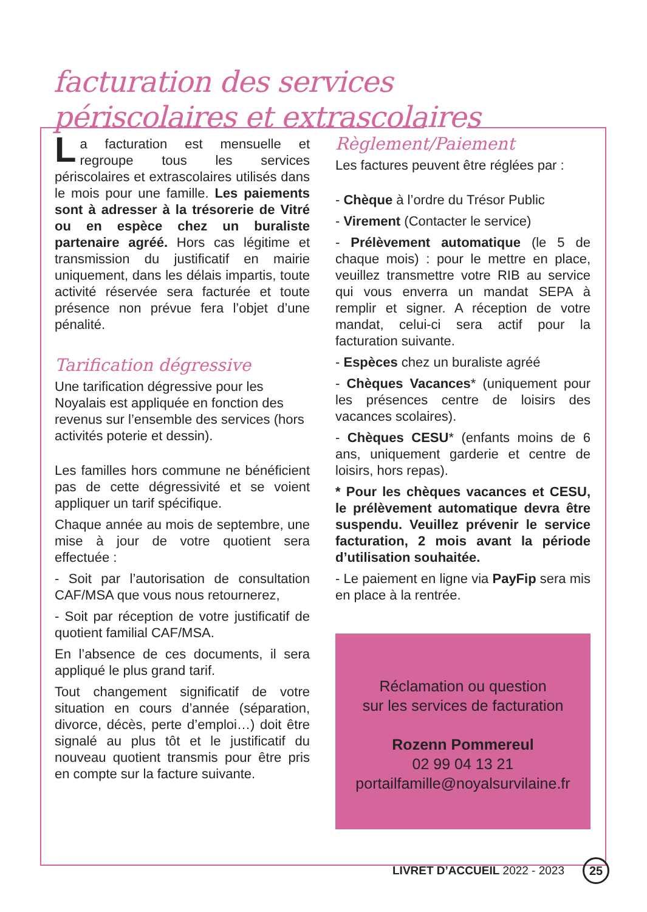facturation des services
périscolaires et extrascolaires
La facturation est mensuelle et regroupe tous les services périscolaires et extrascolaires utilisés dans le mois pour une famille. Les paiements sont à adresser à la trésorerie de Vitré ou en espèce chez un buraliste partenaire agréé. Hors cas légitime et transmission du justificatif en mairie uniquement, dans les délais impartis, toute activité réservée sera facturée et toute présence non prévue fera l’objet d’une pénalité.
Tarification dégressive
Une tarification dégressive pour les Noyalais est appliquée en fonction des revenus sur l’ensemble des services (hors activités poterie et dessin).
Les familles hors commune ne bénéficient pas de cette dégressivité et se voient appliquer un tarif spécifique.
Chaque année au mois de septembre, une mise à jour de votre quotient sera effectuée :
- Soit par l’autorisation de consultation CAF/MSA que vous nous retournerez,
- Soit par réception de votre justificatif de quotient familial CAF/MSA.
En l’absence de ces documents, il sera appliqué le plus grand tarif.
Tout changement significatif de votre situation en cours d’année (séparation, divorce, décès, perte d’emploi…) doit être signalé au plus tôt et le justificatif du nouveau quotient transmis pour être pris en compte sur la facture suivante.
Règlement/Paiement
Les factures peuvent être réglées par :
- Chèque à l’ordre du Trésor Public
- Virement (Contacter le service)
- Prélèvement automatique (le 5 de chaque mois) : pour le mettre en place, veuillez transmettre votre RIB au service qui vous enverra un mandat SEPA à remplir et signer. A réception de votre mandat, celui-ci sera actif pour la facturation suivante.
- Espèces chez un buraliste agréé
- Chèques Vacances* (uniquement pour les présences centre de loisirs des vacances scolaires).
- Chèques CESU* (enfants moins de 6 ans, uniquement garderie et centre de loisirs, hors repas).
* Pour les chèques vacances et CESU, le prélèvement automatique devra être suspendu. Veuillez prévenir le service facturation, 2 mois avant la période d’utilisation souhaitée.
- Le paiement en ligne via PayFip sera mis en place à la rentrée.
Réclamation ou question
sur les services de facturation
Rozenn Pommereul
02 99 04 13 21
portailfamille@noyalsurvilaine.fr
LIVRET D’ACCUEIL 2022 - 2023 25